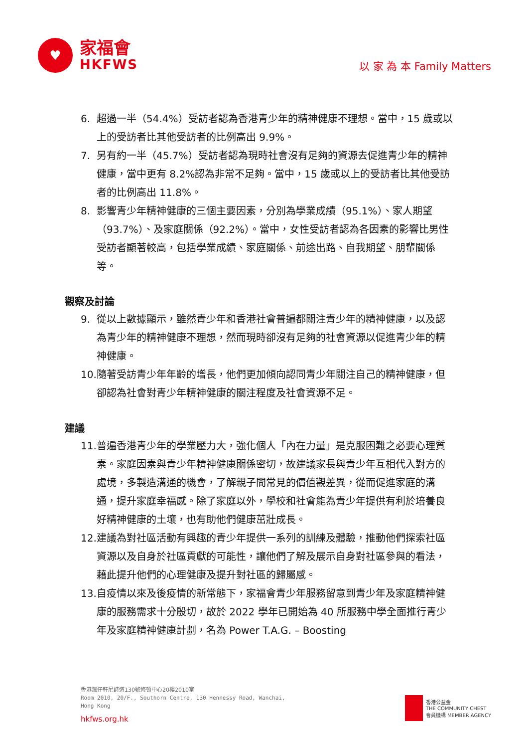♥
家福會
HKFWS
以 家 為 本 Family Matters
6. 超過一半（54.4%）受訪者認為香港青少年的精神健康不理想。當中，15 歲或以上的受訪者比其他受訪者的比例高出 9.9%。
7. 另有約一半（45.7%）受訪者認為現時社會沒有足夠的資源去促進青少年的精神健康，當中更有 8.2%認為非常不足夠。當中，15 歲或以上的受訪者比其他受訪者的比例高出 11.8%。
8. 影響青少年精神健康的三個主要因素，分別為學業成績（95.1%）、家人期望（93.7%）、及家庭關係（92.2%）。當中，女性受訪者認為各因素的影響比男性受訪者顯著較高，包括學業成績、家庭關係、前途出路、自我期望、朋輩關係等。
觀察及討論
9. 從以上數據顯示，雖然青少年和香港社會普遍都關注青少年的精神健康，以及認為青少年的精神健康不理想，然而現時卻沒有足夠的社會資源以促進青少年的精神健康。
10. 隨著受訪青少年年齡的增長，他們更加傾向認同青少年關注自己的精神健康，但卻認為社會對青少年精神健康的關注程度及社會資源不足。
建議
11. 普遍香港青少年的學業壓力大，強化個人「內在力量」是克服困難之必要心理質素。家庭因素與青少年精神健康關係密切，故建議家長與青少年互相代入對方的處境，多製造溝通的機會，了解親子間常見的價值觀差異，從而促進家庭的溝通，提升家庭幸福感。除了家庭以外，學校和社會能為青少年提供有利於培養良好精神健康的土壤，也有助他們健康茁壯成長。
12. 建議為對社區活動有興趣的青少年提供一系列的訓練及體驗，推動他們探索社區資源以及自身於社區貢獻的可能性，讓他們了解及展示自身對社區參與的看法，藉此提升他們的心理健康及提升對社區的歸屬感。
13. 自疫情以來及後疫情的新常態下，家福會青少年服務留意到青少年及家庭精神健康的服務需求十分殷切，故於 2022 學年已開始為 40 所服務中學全面推行青少年及家庭精神健康計劃，名為 Power T.A.G. – Boosting
香港灣仔軒尼詩道130號修頓中心20樓2010室
Room 2010, 20/F., Southorn Centre, 130 Hennessy Road, Wanchai,
Hong Kong
hkfws.org.hk
香港公益金
THE COMMUNITY CHEST
會員機構 MEMBER AGENCY